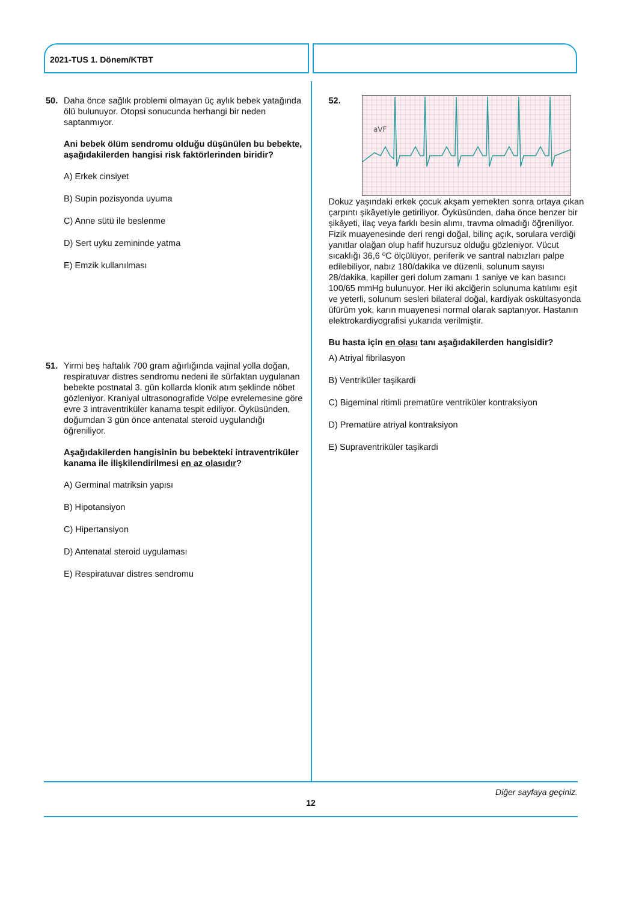2021-TUS 1. Dönem/KTBT
50. Daha önce sağlık problemi olmayan üç aylık bebek yatağında ölü bulunuyor. Otopsi sonucunda herhangi bir neden saptanmıyor.
Ani bebek ölüm sendromu olduğu düşünülen bu bebekte, aşağıdakilerden hangisi risk faktörlerinden biridir?
A) Erkek cinsiyet
B) Supin pozisyonda uyuma
C) Anne sütü ile beslenme
D) Sert uyku zemininde yatma
E) Emzik kullanılması
51. Yirmi beş haftalık 700 gram ağırlığında vajinal yolla doğan, respiratuvar distres sendromu nedeni ile sürfaktan uygulanan bebekte postnatal 3. gün kollarda klonik atım şeklinde nöbet gözleniyor. Kraniyal ultrasonografide Volpe evrelemesine göre evre 3 intraventriküler kanama tespit ediliyor. Öyküsünden, doğumdan 3 gün önce antenatal steroid uygulandığı öğreniliyor.
Aşağıdakilerden hangisinin bu bebekteki intraventriküler kanama ile ilişkilendirilmesi en az olasıdır?
A) Germinal matriksin yapısı
B) Hipotansiyon
C) Hipertansiyon
D) Antenatal steroid uygulaması
E) Respiratuvar distres sendromu
52.
aVF
Dokuz yaşındaki erkek çocuk akşam yemekten sonra ortaya çıkan çarpıntı şikâyetiyle getiriliyor. Öyküsünden, daha önce benzer bir şikâyeti, ilaç veya farklı besin alımı, travma olmadığı öğreniliyor. Fizik muayenesinde deri rengi doğal, bilinç açık, sorulara verdiği yanıtlar olağan olup hafif huzursuz olduğu gözleniyor. Vücut sıcaklığı 36,6 ºC ölçülüyor, periferik ve santral nabızları palpe edilebiliyor, nabız 180/dakika ve düzenli, solunum sayısı 28/dakika, kapiller geri dolum zamanı 1 saniye ve kan basıncı 100/65 mmHg bulunuyor. Her iki akciğerin solunuma katılımı eşit ve yeterli, solunum sesleri bilateral doğal, kardiyak oskültasyonda üfürüm yok, karın muayenesi normal olarak saptanıyor. Hastanın elektrokardiyografisi yukarıda verilmiştir.
Bu hasta için en olası tanı aşağıdakilerden hangisidir?
A) Atriyal fibrilasyon
B) Ventriküler taşikardi
C) Bigeminal ritimli prematüre ventriküler kontraksiyon
D) Prematüre atriyal kontraksiyon
E) Supraventriküler taşikardi
Diğer sayfaya geçiniz.
12